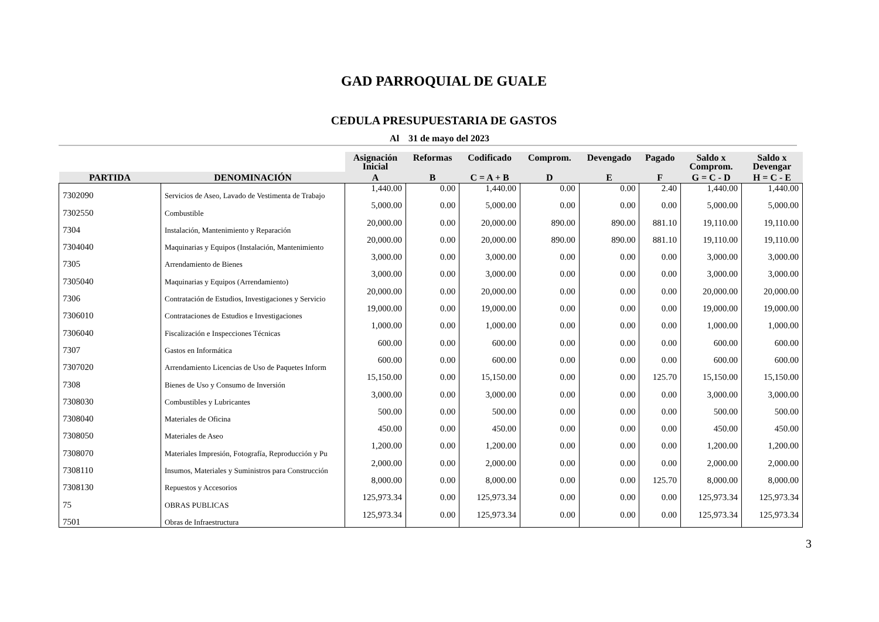GAD PARROQUIAL DE GUALE
CEDULA PRESUPUESTARIA DE GASTOS
Al 31 de mayo del 2023
| | | Asignación Inicial | Reformas | Codificado | Comprom. | Devengado | Pagado | Saldo x Comprom. | Saldo x Devengar |
| --- | --- | --- | --- | --- | --- | --- | --- | --- | --- |
| PARTIDA | DENOMINACIÓN | A | B | C = A + B | D | E | F | G = C - D | H = C - E |
| 7302090 | Servicios de Aseo, Lavado de Vestimenta de Trabajo | 1,440.00 | 0.00 | 1,440.00 | 0.00 | 0.00 | 2.40 | 1,440.00 | 1,440.00 |
| 7302550 | Combustible | 5,000.00 | 0.00 | 5,000.00 | 0.00 | 0.00 | 0.00 | 5,000.00 | 5,000.00 |
| 7304 | Instalación, Mantenimiento y Reparación | 20,000.00 | 0.00 | 20,000.00 | 890.00 | 890.00 | 881.10 | 19,110.00 | 19,110.00 |
| 7304040 | Maquinarias y Equipos (Instalación, Mantenimiento | 20,000.00 | 0.00 | 20,000.00 | 890.00 | 890.00 | 881.10 | 19,110.00 | 19,110.00 |
| 7305 | Arrendamiento de Bienes | 3,000.00 | 0.00 | 3,000.00 | 0.00 | 0.00 | 0.00 | 3,000.00 | 3,000.00 |
| 7305040 | Maquinarias y Equipos (Arrendamiento) | 3,000.00 | 0.00 | 3,000.00 | 0.00 | 0.00 | 0.00 | 3,000.00 | 3,000.00 |
| 7306 | Contratación de Estudios, Investigaciones y Servicio | 20,000.00 | 0.00 | 20,000.00 | 0.00 | 0.00 | 0.00 | 20,000.00 | 20,000.00 |
| 7306010 | Contrataciones de Estudios e Investigaciones | 19,000.00 | 0.00 | 19,000.00 | 0.00 | 0.00 | 0.00 | 19,000.00 | 19,000.00 |
| 7306040 | Fiscalización e Inspecciones Técnicas | 1,000.00 | 0.00 | 1,000.00 | 0.00 | 0.00 | 0.00 | 1,000.00 | 1,000.00 |
| 7307 | Gastos en Informática | 600.00 | 0.00 | 600.00 | 0.00 | 0.00 | 0.00 | 600.00 | 600.00 |
| 7307020 | Arrendamiento Licencias de Uso de Paquetes Inform | 600.00 | 0.00 | 600.00 | 0.00 | 0.00 | 0.00 | 600.00 | 600.00 |
| 7308 | Bienes de Uso y Consumo de Inversión | 15,150.00 | 0.00 | 15,150.00 | 0.00 | 0.00 | 125.70 | 15,150.00 | 15,150.00 |
| 7308030 | Combustibles y Lubricantes | 3,000.00 | 0.00 | 3,000.00 | 0.00 | 0.00 | 0.00 | 3,000.00 | 3,000.00 |
| 7308040 | Materiales de Oficina | 500.00 | 0.00 | 500.00 | 0.00 | 0.00 | 0.00 | 500.00 | 500.00 |
| 7308050 | Materiales de Aseo | 450.00 | 0.00 | 450.00 | 0.00 | 0.00 | 0.00 | 450.00 | 450.00 |
| 7308070 | Materiales Impresión, Fotografía, Reproducción y Pu | 1,200.00 | 0.00 | 1,200.00 | 0.00 | 0.00 | 0.00 | 1,200.00 | 1,200.00 |
| 7308110 | Insumos, Materiales y Suministros para Construcción | 2,000.00 | 0.00 | 2,000.00 | 0.00 | 0.00 | 0.00 | 2,000.00 | 2,000.00 |
| 7308130 | Repuestos y Accesorios | 8,000.00 | 0.00 | 8,000.00 | 0.00 | 0.00 | 125.70 | 8,000.00 | 8,000.00 |
| 75 | OBRAS PUBLICAS | 125,973.34 | 0.00 | 125,973.34 | 0.00 | 0.00 | 0.00 | 125,973.34 | 125,973.34 |
| 7501 | Obras de Infraestructura | 125,973.34 | 0.00 | 125,973.34 | 0.00 | 0.00 | 0.00 | 125,973.34 | 125,973.34 |
3